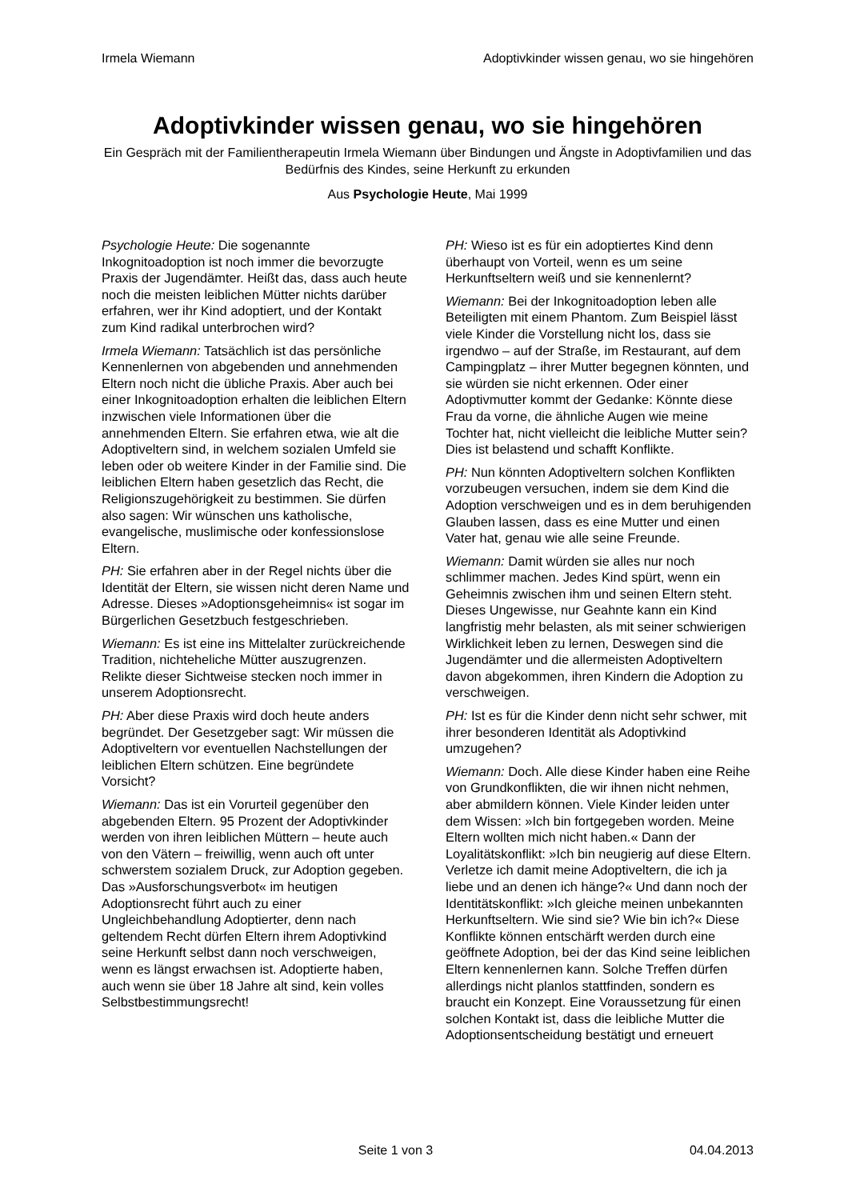Irmela Wiemann Adoptivkinder wissen genau, wo sie hingehören
Adoptivkinder wissen genau, wo sie hingehören
Ein Gespräch mit der Familientherapeutin Irmela Wiemann über Bindungen und Ängste in Adoptivfamilien und das Bedürfnis des Kindes, seine Herkunft zu erkunden
Aus Psychologie Heute, Mai 1999
Psychologie Heute: Die sogenannte Inkognitoadoption ist noch immer die bevorzugte Praxis der Jugendämter. Heißt das, dass auch heute noch die meisten leiblichen Mütter nichts darüber erfahren, wer ihr Kind adoptiert, und der Kontakt zum Kind radikal unterbrochen wird?
Irmela Wiemann: Tatsächlich ist das persönliche Kennenlernen von abgebenden und annehmenden Eltern noch nicht die übliche Praxis. Aber auch bei einer Inkognitoadoption erhalten die leiblichen Eltern inzwischen viele Informationen über die annehmenden Eltern. Sie erfahren etwa, wie alt die Adoptiveltern sind, in welchem sozialen Umfeld sie leben oder ob weitere Kinder in der Familie sind. Die leiblichen Eltern haben gesetzlich das Recht, die Religionszugehörigkeit zu bestimmen. Sie dürfen also sagen: Wir wünschen uns katholische, evangelische, muslimische oder konfessionslose Eltern.
PH: Sie erfahren aber in der Regel nichts über die Identität der Eltern, sie wissen nicht deren Name und Adresse. Dieses »Adoptionsgeheimnis« ist sogar im Bürgerlichen Gesetzbuch festgeschrieben.
Wiemann: Es ist eine ins Mittelalter zurückreichende Tradition, nichteheliche Mütter auszugrenzen. Relikte dieser Sichtweise stecken noch immer in unserem Adoptionsrecht.
PH: Aber diese Praxis wird doch heute anders begründet. Der Gesetzgeber sagt: Wir müssen die Adoptiveltern vor eventuellen Nachstellungen der leiblichen Eltern schützen. Eine begründete Vorsicht?
Wiemann: Das ist ein Vorurteil gegenüber den abgebenden Eltern. 95 Prozent der Adoptivkinder werden von ihren leiblichen Müttern – heute auch von den Vätern – freiwillig, wenn auch oft unter schwerstem sozialem Druck, zur Adoption gegeben. Das »Ausforschungsverbot« im heutigen Adoptionsrecht führt auch zu einer Ungleichbehandlung Adoptierter, denn nach geltendem Recht dürfen Eltern ihrem Adoptivkind seine Herkunft selbst dann noch verschweigen, wenn es längst erwachsen ist. Adoptierte haben, auch wenn sie über 18 Jahre alt sind, kein volles Selbstbestimmungsrecht!
PH: Wieso ist es für ein adoptiertes Kind denn überhaupt von Vorteil, wenn es um seine Herkunftseltern weiß und sie kennenlernt?
Wiemann: Bei der Inkognitoadoption leben alle Beteiligten mit einem Phantom. Zum Beispiel lässt viele Kinder die Vorstellung nicht los, dass sie irgendwo – auf der Straße, im Restaurant, auf dem Campingplatz – ihrer Mutter begegnen könnten, und sie würden sie nicht erkennen. Oder einer Adoptivmutter kommt der Gedanke: Könnte diese Frau da vorne, die ähnliche Augen wie meine Tochter hat, nicht vielleicht die leibliche Mutter sein? Dies ist belastend und schafft Konflikte.
PH: Nun könnten Adoptiveltern solchen Konflikten vorzubeugen versuchen, indem sie dem Kind die Adoption verschweigen und es in dem beruhigenden Glauben lassen, dass es eine Mutter und einen Vater hat, genau wie alle seine Freunde.
Wiemann: Damit würden sie alles nur noch schlimmer machen. Jedes Kind spürt, wenn ein Geheimnis zwischen ihm und seinen Eltern steht. Dieses Ungewisse, nur Geahnte kann ein Kind langfristig mehr belasten, als mit seiner schwierigen Wirklichkeit leben zu lernen, Deswegen sind die Jugendämter und die allermeisten Adoptiveltern davon abgekommen, ihren Kindern die Adoption zu verschweigen.
PH: Ist es für die Kinder denn nicht sehr schwer, mit ihrer besonderen Identität als Adoptivkind umzugehen?
Wiemann: Doch. Alle diese Kinder haben eine Reihe von Grundkonflikten, die wir ihnen nicht nehmen, aber abmildern können. Viele Kinder leiden unter dem Wissen: »Ich bin fortgegeben worden. Meine Eltern wollten mich nicht haben.« Dann der Loyalitätskonflikt: »Ich bin neugierig auf diese Eltern. Verletze ich damit meine Adoptiveltern, die ich ja liebe und an denen ich hänge?« Und dann noch der Identitätskonflikt: »Ich gleiche meinen unbekannten Herkunftseltern. Wie sind sie? Wie bin ich?« Diese Konflikte können entschärft werden durch eine geöffnete Adoption, bei der das Kind seine leiblichen Eltern kennenlernen kann. Solche Treffen dürfen allerdings nicht planlos stattfinden, sondern es braucht ein Konzept. Eine Voraussetzung für einen solchen Kontakt ist, dass die leibliche Mutter die Adoptionsentscheidung bestätigt und erneuert
Seite 1 von 3 04.04.2013